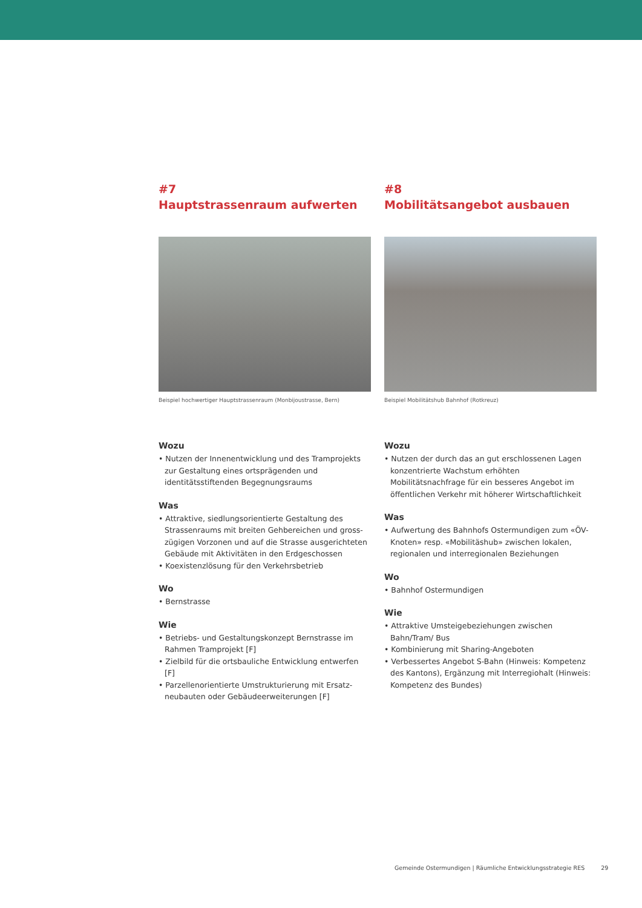#7
Hauptstrassenraum aufwerten
Beispiel hochwertiger Hauptstrassenraum (Monbijoustrasse, Bern)
Wozu
• Nutzen der Innenentwicklung und des Tramprojekts zur Gestaltung eines ortsprägenden und identitätsstiften­den Begegnungsraums
Was
• Attraktive, siedlungsorientierte Gestaltung des Strassenraums mit breiten Gehbereichen und gross­zügigen Vorzonen und auf die Strasse ausgerichteten Gebäude mit Aktivitäten in den Erdgeschossen
• Koexistenzlösung für den Verkehrsbetrieb
Wo
• Bernstrasse
Wie
• Betriebs- und Gestaltungskonzept Bernstrasse im Rahmen Tramprojekt [F]
• Zielbild für die ortsbauliche Entwicklung entwerfen [F]
• Parzellenorientierte Umstrukturierung mit Ersatz­neubauten oder Gebäudeerweiterungen [F]
#8
Mobilitätsangebot ausbauen
Beispiel Mobilitätshub Bahnhof (Rotkreuz)
Wozu
• Nutzen der durch das an gut erschlossenen Lagen konzentrierte Wachstum erhöhten Mobilitätsnachfrage für ein besseres Angebot im öffentlichen Verkehr mit höherer Wirtschaftlichkeit
Was
• Aufwertung des Bahnhofs Ostermundigen zum «ÖV-Knoten» resp. «Mobilitäshub» zwischen lokalen, regionalen und interregionalen Beziehungen
Wo
• Bahnhof Ostermundigen
Wie
• Attraktive Umsteigebeziehungen zwischen Bahn/Tram/ Bus
• Kombinierung mit Sharing-Angeboten
• Verbessertes Angebot S-Bahn (Hinweis: Kompetenz des Kantons), Ergänzung mit Interregiohalt (Hinweis: Kompetenz des Bundes)
Gemeinde Ostermundigen | Räumliche Entwicklungsstrategie RES 29